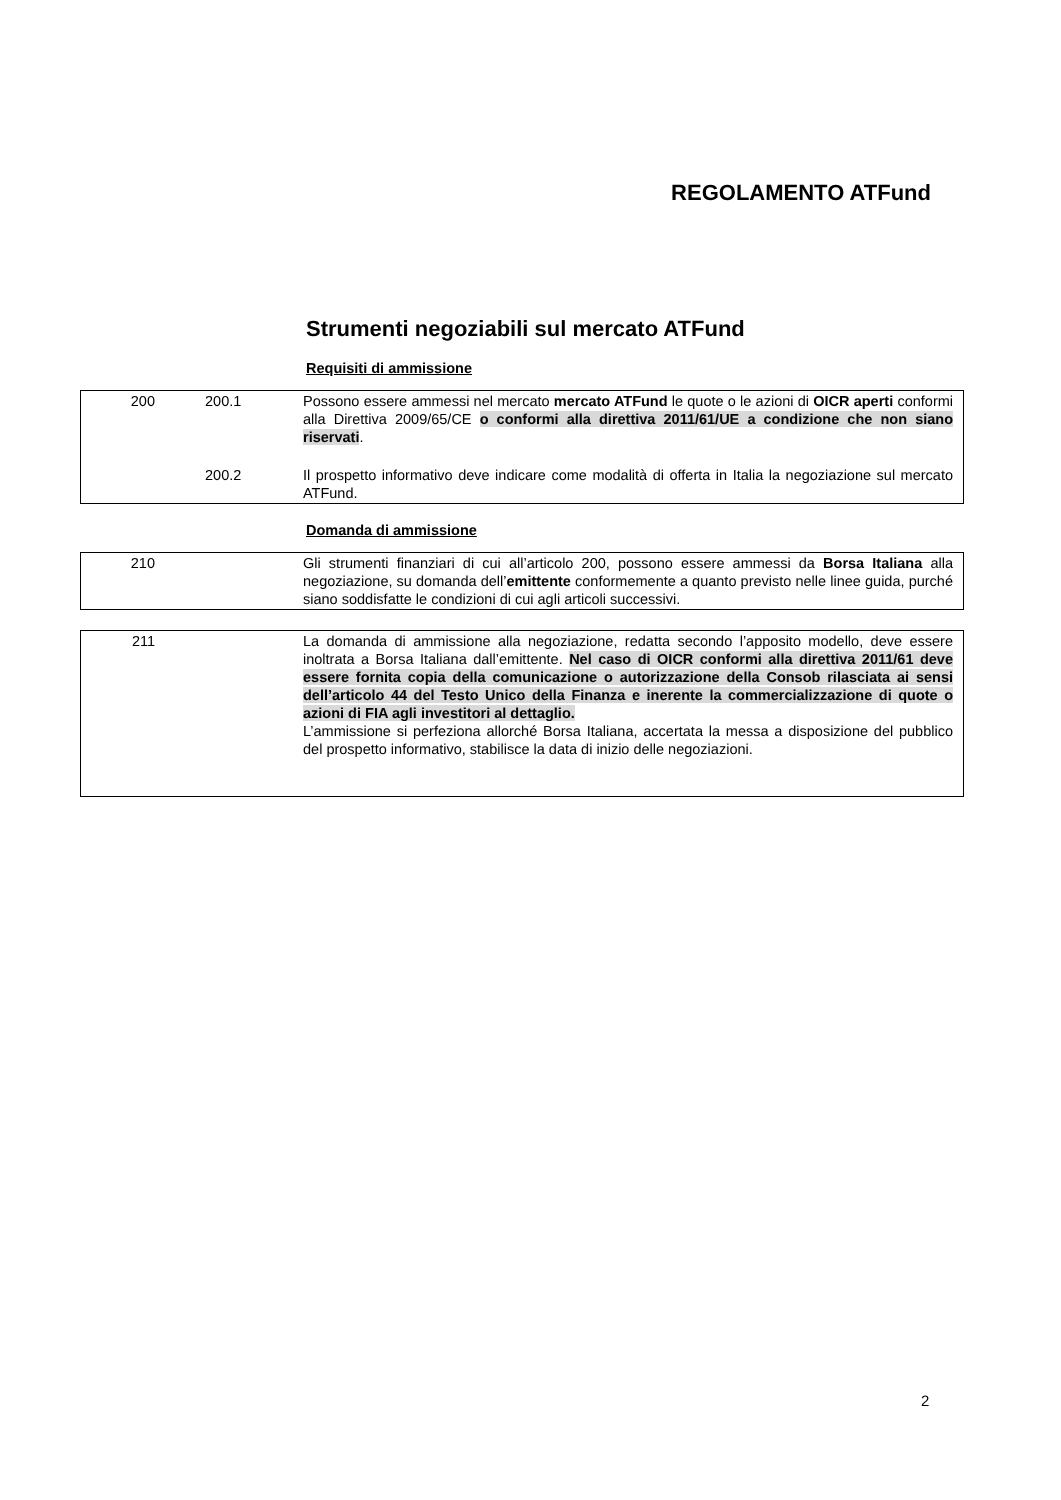REGOLAMENTO ATFund
Strumenti negoziabili sul mercato ATFund
Requisiti di ammissione
| 200 | 200.1 | Possono essere ammessi nel mercato mercato ATFund le quote o le azioni di OICR aperti conformi alla Direttiva 2009/65/CE o conformi alla direttiva 2011/61/UE a condizione che non siano riservati . |
| | 200.2 | Il prospetto informativo deve indicare come modalità di offerta in Italia la negoziazione sul mercato ATFund. |
Domanda di ammissione
| 210 | | Gli strumenti finanziari di cui all’articolo 200, possono essere ammessi da Borsa Italiana alla negoziazione, su domanda dell’ emittente conformemente a quanto previsto nelle linee guida, purché siano soddisfatte le condizioni di cui agli articoli successivi. |
| 211 | | La domanda di ammissione alla negoziazione, redatta secondo l’apposito modello, deve essere inoltrata a Borsa Italiana dall’emittente. Nel caso di OICR conformi alla direttiva 2011/61 deve essere fornita copia della comunicazione o autorizzazione della Consob rilasciata ai sensi dell’articolo 44 del Testo Unico della Finanza e inerente la commercializzazione di quote o azioni di FIA agli investitori al dettaglio. L’ammissione si perfeziona allorché Borsa Italiana, accertata la messa a disposizione del pubblico del prospetto informativo, stabilisce la data di inizio delle negoziazioni. |
2